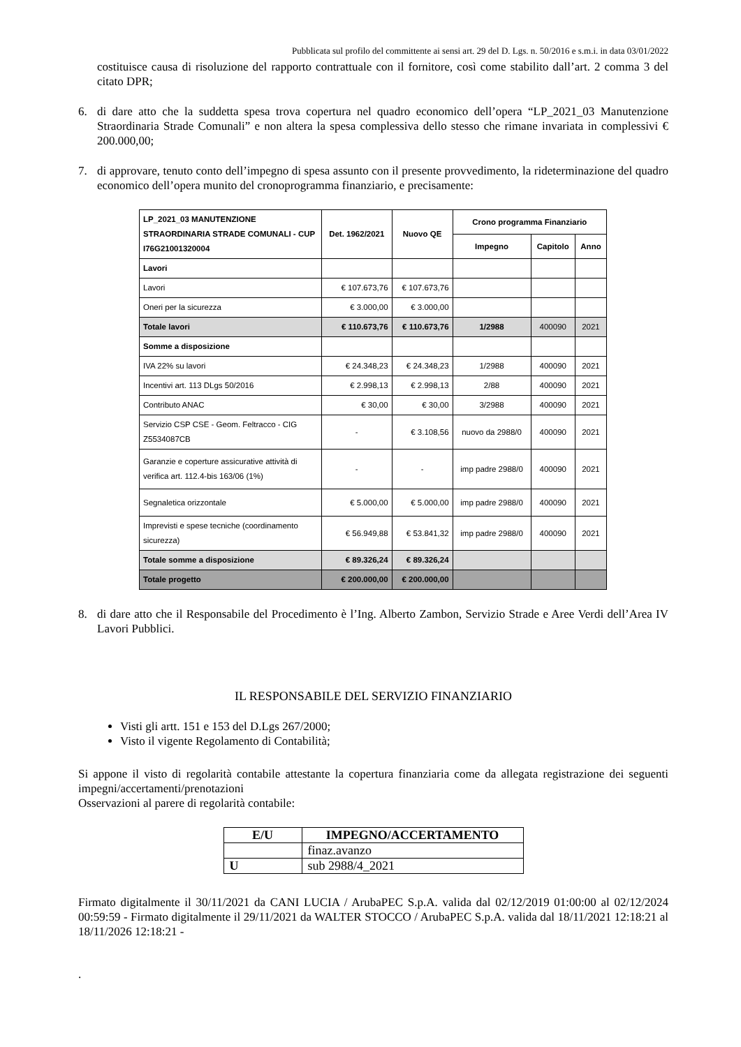Pubblicata sul profilo del committente ai sensi art. 29 del D. Lgs. n. 50/2016 e s.m.i. in data 03/01/2022
costituisce causa di risoluzione del rapporto contrattuale con il fornitore, così come stabilito dall’art. 2 comma 3 del citato DPR;
6. di dare atto che la suddetta spesa trova copertura nel quadro economico dell’opera “LP_2021_03 Manutenzione Straordinaria Strade Comunali” e non altera la spesa complessiva dello stesso che rimane invariata in complessivi € 200.000,00;
7. di approvare, tenuto conto dell’impegno di spesa assunto con il presente provvedimento, la rideterminazione del quadro economico dell’opera munito del cronoprogramma finanziario, e precisamente:
| LP_2021_03 MANUTENZIONE STRAORDINARIA STRADE COMUNALI - CUP I76G21001320004 | Det. 1962/2021 | Nuovo QE | Crono programma Finanziario | | |
| --- | --- | --- | --- | --- | --- |
| | | | Impegno | Capitolo | Anno |
| Lavori | | | | | |
| Lavori | € 107.673,76 | € 107.673,76 | | | |
| Oneri per la sicurezza | € 3.000,00 | € 3.000,00 | | | |
| Totale lavori | € 110.673,76 | € 110.673,76 | 1/2988 | 400090 | 2021 |
| Somme a disposizione | | | | | |
| IVA 22% su lavori | € 24.348,23 | € 24.348,23 | 1/2988 | 400090 | 2021 |
| Incentivi art. 113 DLgs 50/2016 | € 2.998,13 | € 2.998,13 | 2/88 | 400090 | 2021 |
| Contributo ANAC | € 30,00 | € 30,00 | 3/2988 | 400090 | 2021 |
| Servizio CSP CSE - Geom. Feltracco - CIG Z5534087CB | - | € 3.108,56 | nuovo da 2988/0 | 400090 | 2021 |
| Garanzie e coperture assicurative attività di verifica art. 112.4-bis 163/06 (1%) | - | - | imp padre 2988/0 | 400090 | 2021 |
| Segnaletica orizzontale | € 5.000,00 | € 5.000,00 | imp padre 2988/0 | 400090 | 2021 |
| Imprevisti e spese tecniche (coordinamento sicurezza) | € 56.949,88 | € 53.841,32 | imp padre 2988/0 | 400090 | 2021 |
| Totale somme a disposizione | € 89.326,24 | € 89.326,24 | | | |
| Totale progetto | € 200.000,00 | € 200.000,00 | | | |
8. di dare atto che il Responsabile del Procedimento è l’Ing. Alberto Zambon, Servizio Strade e Aree Verdi dell’Area IV Lavori Pubblici.
IL RESPONSABILE DEL SERVIZIO FINANZIARIO
Visti gli artt. 151 e 153 del D.Lgs 267/2000;
Visto il vigente Regolamento di Contabilità;
Si appone il visto di regolarità contabile attestante la copertura finanziaria come da allegata registrazione dei seguenti impegni/accertamenti/prenotazioni
Osservazioni al parere di regolarità contabile:
| E/U | IMPEGNO/ACCERTAMENTO |
| --- | --- |
| | finaz.avanzo |
| U | sub 2988/4_2021 |
Firmato digitalmente il 30/11/2021 da CANI LUCIA / ArubaPEC S.p.A. valida dal 02/12/2019 01:00:00 al 02/12/2024 00:59:59 - Firmato digitalmente il 29/11/2021 da WALTER STOCCO / ArubaPEC S.p.A. valida dal 18/11/2021 12:18:21 al 18/11/2026 12:18:21 -
.